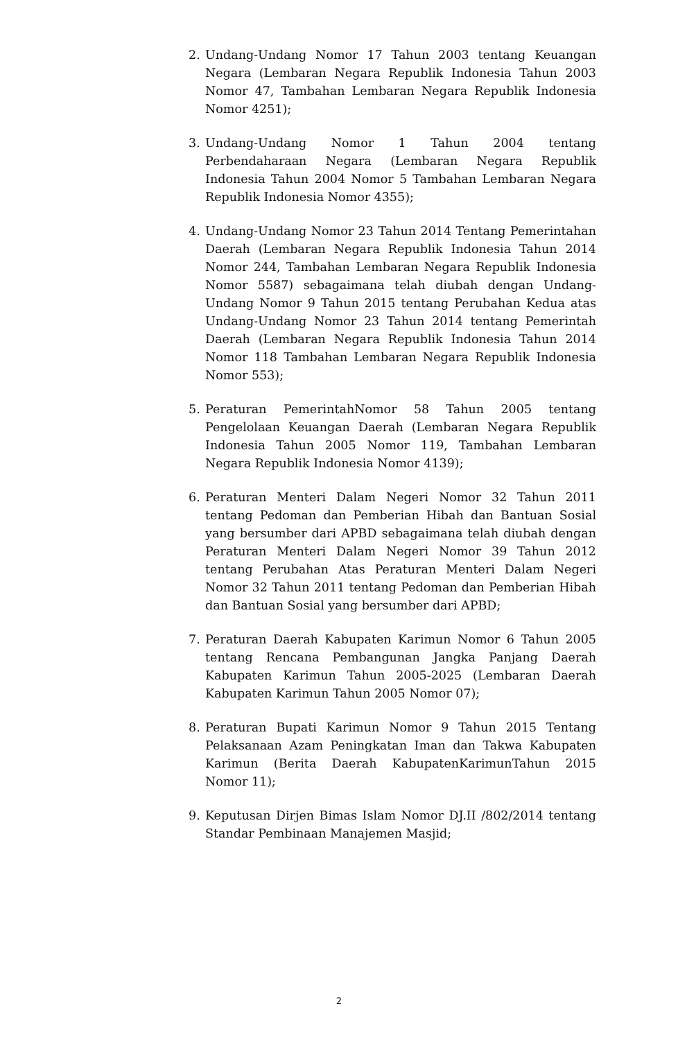2. Undang-Undang Nomor 17 Tahun 2003 tentang Keuangan Negara (Lembaran Negara Republik Indonesia Tahun 2003 Nomor 47, Tambahan Lembaran Negara Republik Indonesia Nomor 4251);
3. Undang-Undang Nomor 1 Tahun 2004 tentang Perbendaharaan Negara (Lembaran Negara Republik Indonesia Tahun 2004 Nomor 5 Tambahan Lembaran Negara Republik Indonesia Nomor 4355);
4. Undang-Undang Nomor 23 Tahun 2014 Tentang Pemerintahan Daerah (Lembaran Negara Republik Indonesia Tahun 2014 Nomor 244, Tambahan Lembaran Negara Republik Indonesia Nomor 5587) sebagaimana telah diubah dengan Undang-Undang Nomor 9 Tahun 2015 tentang Perubahan Kedua atas Undang-Undang Nomor 23 Tahun 2014 tentang Pemerintah Daerah (Lembaran Negara Republik Indonesia Tahun 2014 Nomor 118 Tambahan Lembaran Negara Republik Indonesia Nomor 553);
5. Peraturan PemerintahNomor 58 Tahun 2005 tentang Pengelolaan Keuangan Daerah (Lembaran Negara Republik Indonesia Tahun 2005 Nomor 119, Tambahan Lembaran Negara Republik Indonesia Nomor 4139);
6. Peraturan Menteri Dalam Negeri Nomor 32 Tahun 2011 tentang Pedoman dan Pemberian Hibah dan Bantuan Sosial yang bersumber dari APBD sebagaimana telah diubah dengan Peraturan Menteri Dalam Negeri Nomor 39 Tahun 2012 tentang Perubahan Atas Peraturan Menteri Dalam Negeri Nomor 32 Tahun 2011 tentang Pedoman dan Pemberian Hibah dan Bantuan Sosial yang bersumber dari APBD;
7. Peraturan Daerah Kabupaten Karimun Nomor 6 Tahun 2005 tentang Rencana Pembangunan Jangka Panjang Daerah Kabupaten Karimun Tahun 2005-2025 (Lembaran Daerah Kabupaten Karimun Tahun 2005 Nomor 07);
8. Peraturan Bupati Karimun Nomor 9 Tahun 2015 Tentang Pelaksanaan Azam Peningkatan Iman dan Takwa Kabupaten Karimun (Berita Daerah KabupatenKarimunTahun 2015 Nomor 11);
9. Keputusan Dirjen Bimas Islam Nomor DJ.II /802/2014 tentang Standar Pembinaan Manajemen Masjid;
2